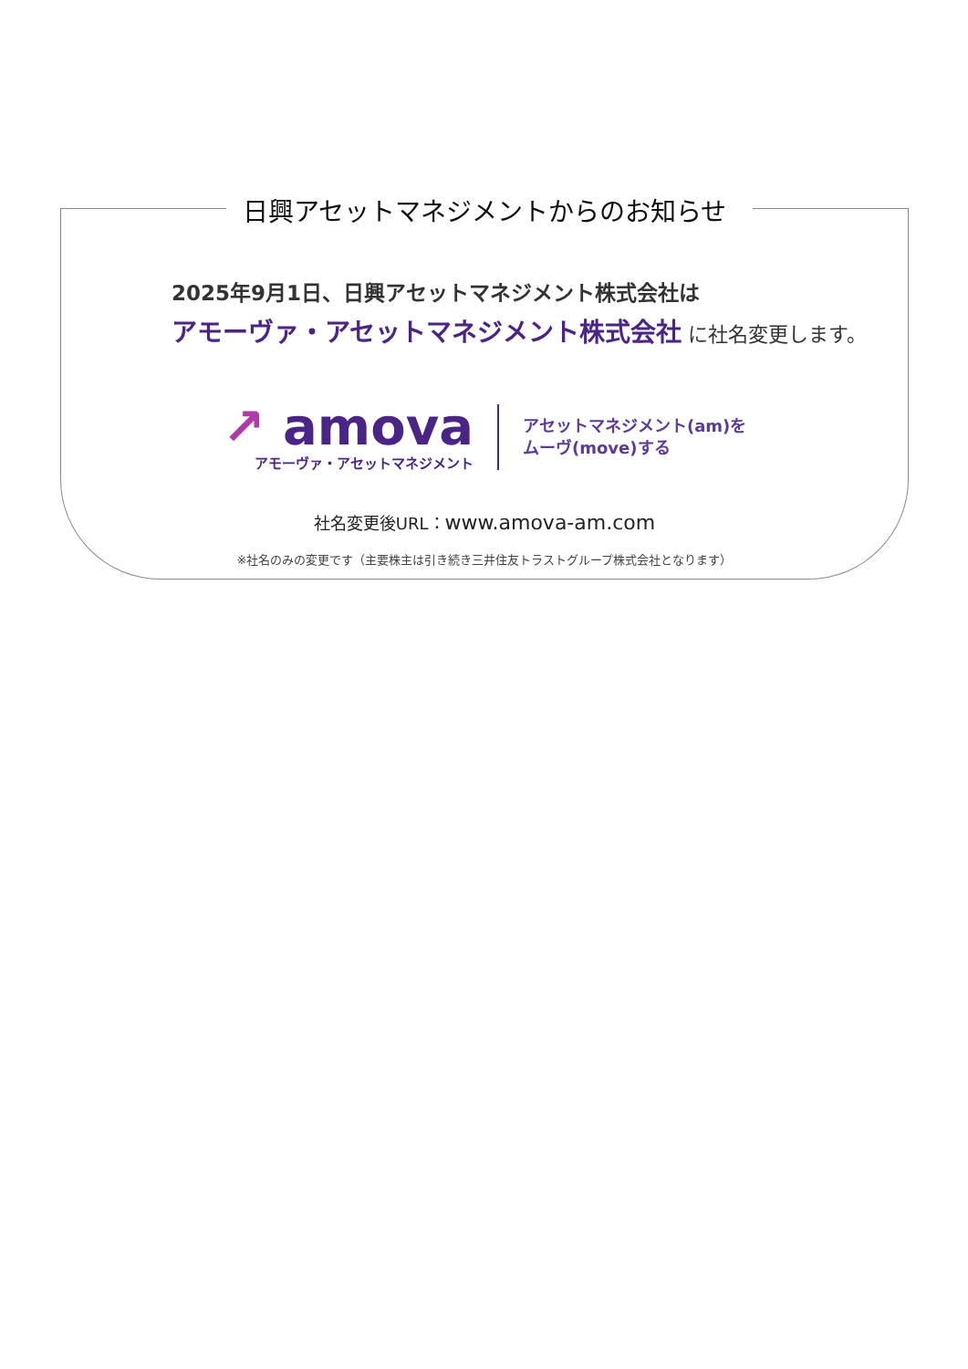日興アセットマネジメントからのお知らせ
2025年9月1日、日興アセットマネジメント株式会社は
アモーヴァ・アセットマネジメント株式会社 に社名変更します。
↗ amova
アモーヴァ・アセットマネジメント
アセットマネジメント(am)を
ムーヴ(move)する
社名変更後URL：www.amova-am.com
※社名のみの変更です（主要株主は引き続き三井住友トラストグループ株式会社となります）